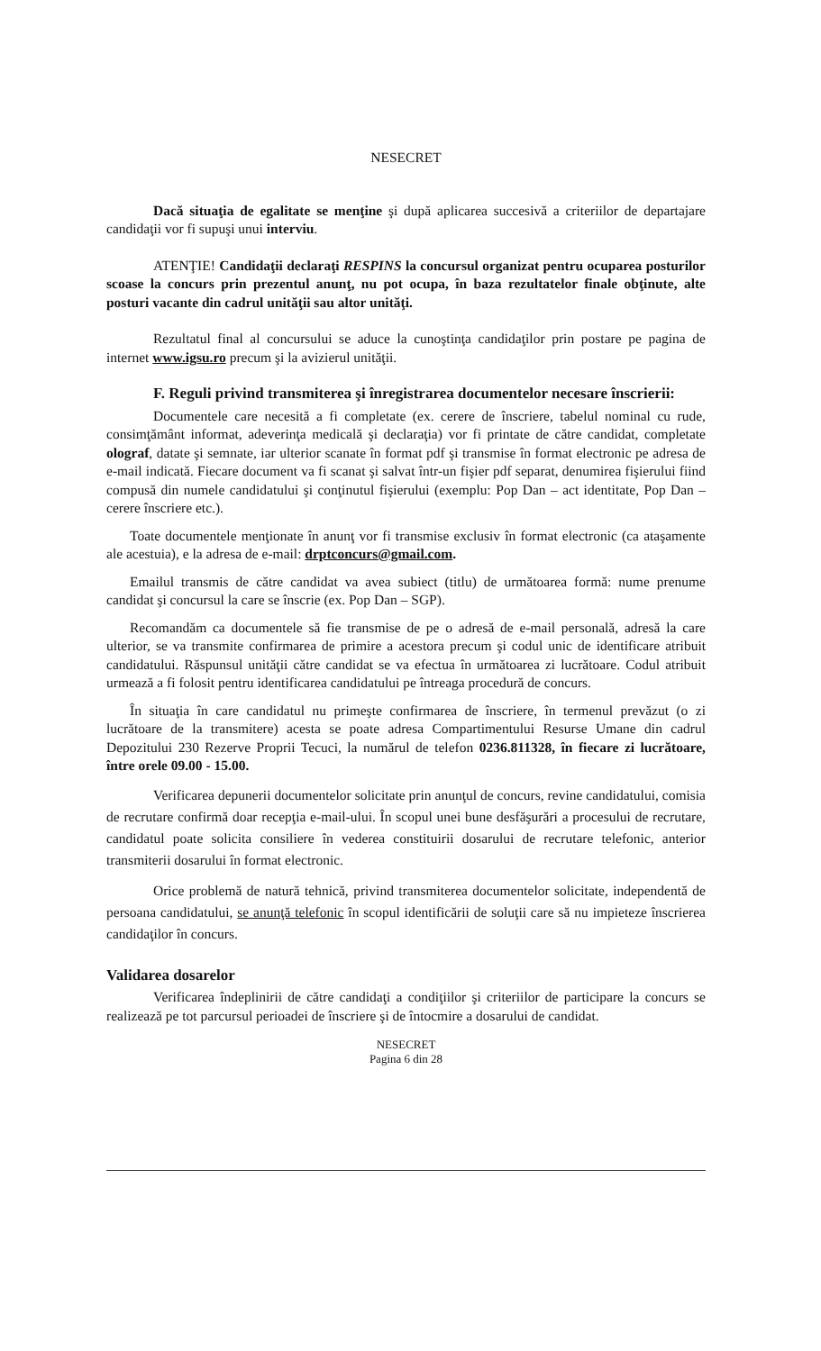NESECRET
Dacă situaţia de egalitate se menţine şi după aplicarea succesivă a criteriilor de departajare candidaţii vor fi supuşi unui interviu.
ATENŢIE! Candidaţii declaraţi RESPINS la concursul organizat pentru ocuparea posturilor scoase la concurs prin prezentul anunţ, nu pot ocupa, în baza rezultatelor finale obţinute, alte posturi vacante din cadrul unităţii sau altor unităţi.
Rezultatul final al concursului se aduce la cunoştinţa candidaţilor prin postare pe pagina de internet www.igsu.ro precum şi la avizierul unităţii.
F. Reguli privind transmiterea şi înregistrarea documentelor necesare înscrierii:
Documentele care necesită a fi completate (ex. cerere de înscriere, tabelul nominal cu rude, consimţământ informat, adeverinţa medicală şi declaraţia) vor fi printate de către candidat, completate olograf, datate şi semnate, iar ulterior scanate în format pdf şi transmise în format electronic pe adresa de e-mail indicată. Fiecare document va fi scanat şi salvat într-un fişier pdf separat, denumirea fişierului fiind compusă din numele candidatului şi conţinutul fişierului (exemplu: Pop Dan – act identitate, Pop Dan – cerere înscriere etc.).
Toate documentele menţionate în anunţ vor fi transmise exclusiv în format electronic (ca ataşamente ale acestuia), e la adresa de e-mail: drptconcurs@gmail.com.
Emailul transmis de către candidat va avea subiect (titlu) de următoarea formă: nume prenume candidat şi concursul la care se înscrie (ex. Pop Dan – SGP).
Recomandăm ca documentele să fie transmise de pe o adresă de e-mail personală, adresă la care ulterior, se va transmite confirmarea de primire a acestora precum şi codul unic de identificare atribuit candidatului. Răspunsul unităţii către candidat se va efectua în următoarea zi lucrătoare. Codul atribuit urmează a fi folosit pentru identificarea candidatului pe întreaga procedură de concurs.
În situaţia în care candidatul nu primeşte confirmarea de înscriere, în termenul prevăzut (o zi lucrătoare de la transmitere) acesta se poate adresa Compartimentului Resurse Umane din cadrul Depozitului 230 Rezerve Proprii Tecuci, la numărul de telefon 0236.811328, în fiecare zi lucrătoare, între orele 09.00 - 15.00.
Verificarea depunerii documentelor solicitate prin anunţul de concurs, revine candidatului, comisia de recrutare confirmă doar recepţia e-mail-ului. În scopul unei bune desfăşurări a procesului de recrutare, candidatul poate solicita consiliere în vederea constituirii dosarului de recrutare telefonic, anterior transmiterii dosarului în format electronic.
Orice problemă de natură tehnică, privind transmiterea documentelor solicitate, independentă de persoana candidatului, se anunţă telefonic în scopul identificării de soluţii care să nu impieteze înscrierea candidaţilor în concurs.
Validarea dosarelor
Verificarea îndeplinirii de către candidaţi a condiţiilor şi criteriilor de participare la concurs se realizează pe tot parcursul perioadei de înscriere şi de întocmire a dosarului de candidat.
NESECRET
Pagina 6 din 28